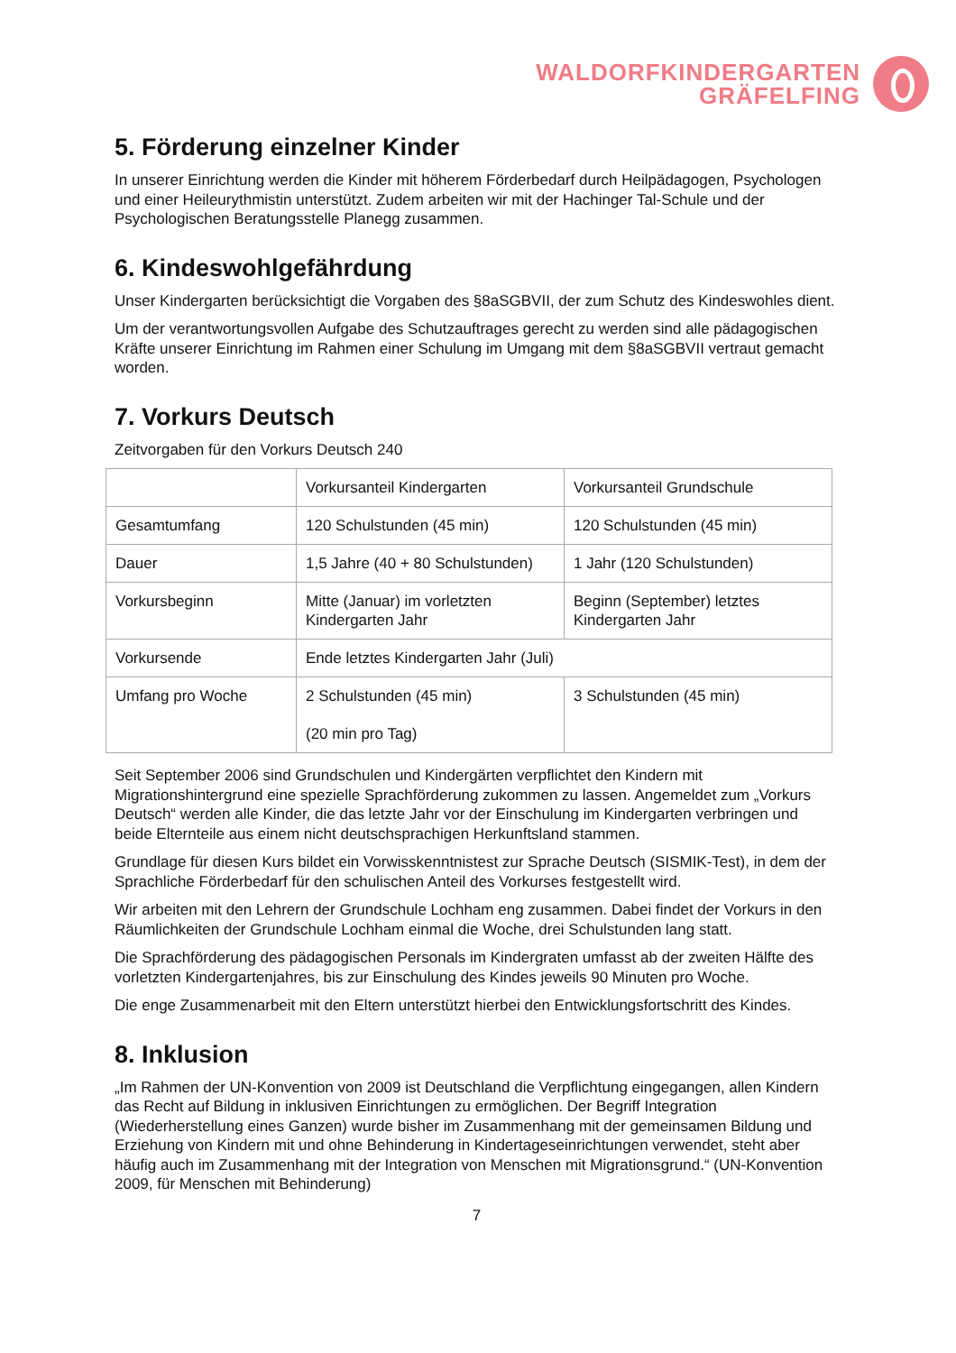WALDORFKINDERGARTEN
GRÄFELFING
5. Förderung einzelner Kinder
In unserer Einrichtung werden die Kinder mit höherem Förderbedarf durch Heilpädagogen, Psychologen und einer Heileurythmistin unterstützt. Zudem arbeiten wir mit der Hachinger Tal-Schule und der Psychologischen Beratungsstelle Planegg zusammen.
6. Kindeswohlgefährdung
Unser Kindergarten berücksichtigt die Vorgaben des §8aSGBVII, der zum Schutz des Kindeswohles dient.
Um der verantwortungsvollen Aufgabe des Schutzauftrages gerecht zu werden sind alle pädagogischen Kräfte unserer Einrichtung im Rahmen einer Schulung im Umgang mit dem §8aSGBVII vertraut gemacht worden.
7. Vorkurs Deutsch
Zeitvorgaben für den Vorkurs Deutsch 240
| | Vorkursanteil Kindergarten | Vorkursanteil Grundschule |
| Gesamtumfang | 120 Schulstunden (45 min) | 120 Schulstunden (45 min) |
| Dauer | 1,5 Jahre (40 + 80 Schulstunden) | 1 Jahr (120 Schulstunden) |
| Vorkursbeginn | Mitte (Januar) im vorletzten Kindergarten Jahr | Beginn (September) letztes Kindergarten Jahr |
| Vorkursende | Ende letztes Kindergarten Jahr (Juli) | |
| Umfang pro Woche | 2 Schulstunden (45 min) (20 min pro Tag) | 3 Schulstunden (45 min) |
Seit September 2006 sind Grundschulen und Kindergärten verpflichtet den Kindern mit Migrationshintergrund eine spezielle Sprachförderung zukommen zu lassen. Angemeldet zum „Vorkurs Deutsch“ werden alle Kinder, die das letzte Jahr vor der Einschulung im Kindergarten verbringen und beide Elternteile aus einem nicht deutschsprachigen Herkunftsland stammen.
Grundlage für diesen Kurs bildet ein Vorwisskenntnistest zur Sprache Deutsch (SISMIK-Test), in dem der Sprachliche Förderbedarf für den schulischen Anteil des Vorkurses festgestellt wird.
Wir arbeiten mit den Lehrern der Grundschule Lochham eng zusammen. Dabei findet der Vorkurs in den Räumlichkeiten der Grundschule Lochham einmal die Woche, drei Schulstunden lang statt.
Die Sprachförderung des pädagogischen Personals im Kindergraten umfasst ab der zweiten Hälfte des vorletzten Kindergartenjahres, bis zur Einschulung des Kindes jeweils 90 Minuten pro Woche.
Die enge Zusammenarbeit mit den Eltern unterstützt hierbei den Entwicklungsfortschritt des Kindes.
8. Inklusion
„Im Rahmen der UN-Konvention von 2009 ist Deutschland die Verpflichtung eingegangen, allen Kindern das Recht auf Bildung in inklusiven Einrichtungen zu ermöglichen. Der Begriff Integration (Wiederherstellung eines Ganzen) wurde bisher im Zusammenhang mit der gemeinsamen Bildung und Erziehung von Kindern mit und ohne Behinderung in Kindertageseinrichtungen verwendet, steht aber häufig auch im Zusammenhang mit der Integration von Menschen mit Migrationsgrund.“ (UN-Konvention 2009, für Menschen mit Behinderung)
7